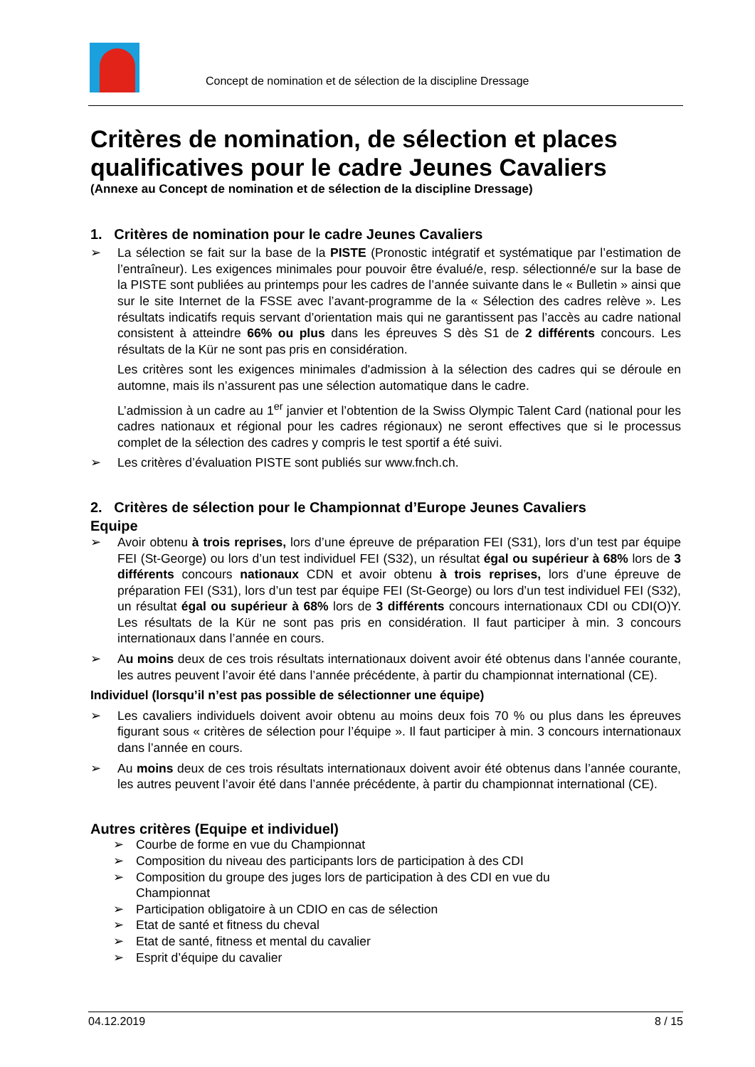Concept de nomination et de sélection de la discipline Dressage
Critères de nomination, de sélection et places qualificatives pour le cadre Jeunes Cavaliers
(Annexe au Concept de nomination et de sélection de la discipline Dressage)
1. Critères de nomination pour le cadre Jeunes Cavaliers
➢ La sélection se fait sur la base de la PISTE (Pronostic intégratif et systématique par l’estimation de l’entraîneur). Les exigences minimales pour pouvoir être évalué/e, resp. sélectionné/e sur la base de la PISTE sont publiées au printemps pour les cadres de l’année suivante dans le « Bulletin » ainsi que sur le site Internet de la FSSE avec l’avant-programme de la « Sélection des cadres relève ». Les résultats indicatifs requis servant d’orientation mais qui ne garantissent pas l’accès au cadre national consistent à atteindre 66% ou plus dans les épreuves S dès S1 de 2 différents concours. Les résultats de la Kür ne sont pas pris en considération.
Les critères sont les exigences minimales d'admission à la sélection des cadres qui se déroule en automne, mais ils n’assurent pas une sélection automatique dans le cadre.
L’admission à un cadre au 1<sup>er</sup> janvier et l’obtention de la Swiss Olympic Talent Card (national pour les cadres nationaux et régional pour les cadres régionaux) ne seront effectives que si le processus complet de la sélection des cadres y compris le test sportif a été suivi.
➢ Les critères d’évaluation PISTE sont publiés sur www.fnch.ch.
2. Critères de sélection pour le Championnat d’Europe Jeunes Cavaliers
Equipe
➢ Avoir obtenu à trois reprises, lors d’une épreuve de préparation FEI (S31), lors d’un test par équipe FEI (St-George) ou lors d’un test individuel FEI (S32), un résultat égal ou supérieur à 68% lors de 3 différents concours nationaux CDN et avoir obtenu à trois reprises, lors d’une épreuve de préparation FEI (S31), lors d’un test par équipe FEI (St-George) ou lors d’un test individuel FEI (S32), un résultat égal ou supérieur à 68% lors de 3 différents concours internationaux CDI ou CDI(O)Y. Les résultats de la Kür ne sont pas pris en considération. Il faut participer à min. 3 concours internationaux dans l’année en cours.
➢ Au moins deux de ces trois résultats internationaux doivent avoir été obtenus dans l’année courante, les autres peuvent l’avoir été dans l’année précédente, à partir du championnat international (CE).
Individuel (lorsqu’il n’est pas possible de sélectionner une équipe)
➢ Les cavaliers individuels doivent avoir obtenu au moins deux fois 70 % ou plus dans les épreuves figurant sous « critères de sélection pour l’équipe ». Il faut participer à min. 3 concours internationaux dans l’année en cours.
➢ Au moins deux de ces trois résultats internationaux doivent avoir été obtenus dans l’année courante, les autres peuvent l’avoir été dans l’année précédente, à partir du championnat international (CE).
Autres critères (Equipe et individuel)
➢ Courbe de forme en vue du Championnat
➢ Composition du niveau des participants lors de participation à des CDI
➢ Composition du groupe des juges lors de participation à des CDI en vue du
Championnat
➢ Participation obligatoire à un CDIO en cas de sélection
➢ Etat de santé et fitness du cheval
➢ Etat de santé, fitness et mental du cavalier
➢ Esprit d’équipe du cavalier
04.12.2019 8 / 15